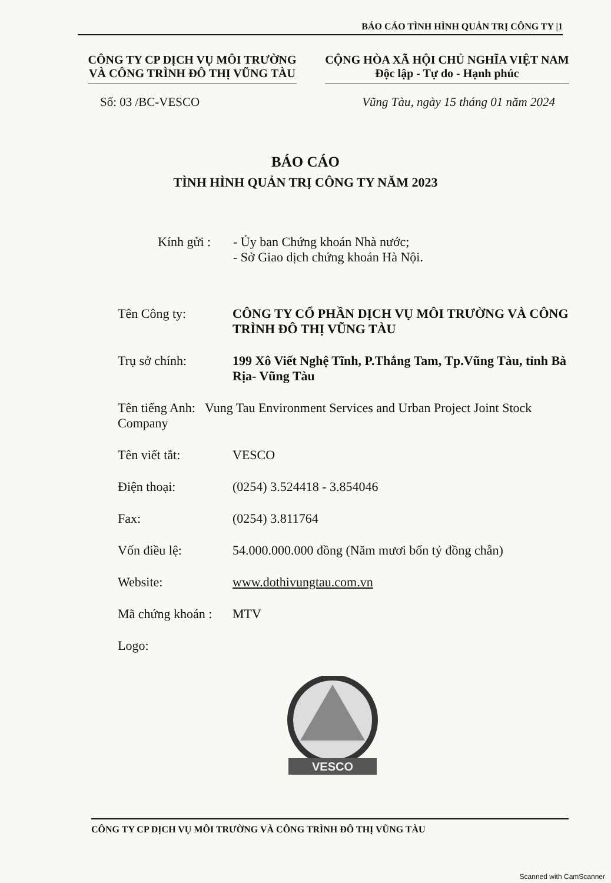BÁO CÁO TÌNH HÌNH QUẢN TRỊ CÔNG TY |1
CÔNG TY CP DỊCH VỤ MÔI TRƯỜNG
VÀ CÔNG TRÌNH ĐÔ THỊ VŨNG TÀU
CỘNG HÒA XÃ HỘI CHỦ NGHĨA VIỆT NAM
Độc lập - Tự do - Hạnh phúc
Số: 03 /BC-VESCO Vũng Tàu, ngày 15 tháng 01 năm 2024
BÁO CÁO
TÌNH HÌNH QUẢN TRỊ CÔNG TY NĂM 2023
Kính gửi :
- Ủy ban Chứng khoán Nhà nước;
- Sở Giao dịch chứng khoán Hà Nội.
| Tên Công ty: | CÔNG TY CỔ PHẦN DỊCH VỤ MÔI TRƯỜNG VÀ CÔNG TRÌNH ĐÔ THỊ VŨNG TÀU |
| Trụ sở chính: | 199 Xô Viết Nghệ Tĩnh, P.Thắng Tam, Tp.Vũng Tàu, tỉnh Bà Rịa- Vũng Tàu |
| Tên tiếng Anh: Vung Tau Environment Services and Urban Project Joint Stock Company | |
| Tên viết tắt: | VESCO |
| Điện thoại: | (0254) 3.524418 - 3.854046 |
| Fax: | (0254) 3.811764 |
| Vốn điều lệ: | 54.000.000.000 đồng (Năm mươi bốn tỷ đồng chẵn) |
| Website: | www.dothivungtau.com.vn |
| Mã chứng khoán : | MTV |
| Logo: | |
VESCO
CÔNG TY CP DỊCH VỤ MÔI TRƯỜNG VÀ CÔNG TRÌNH ĐÔ THỊ VŨNG TÀU
Scanned with CamScanner